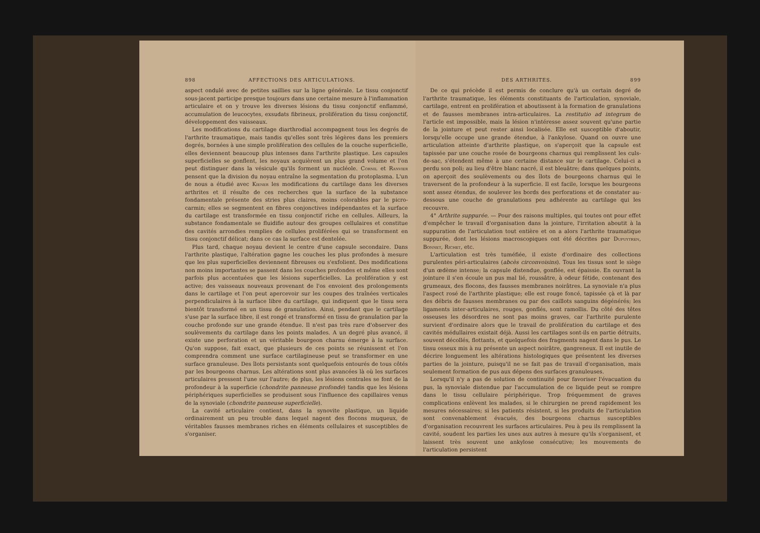898 AFFECTIONS DES ARTICULATIONS.
aspect ondulé avec de petites saillies sur la ligne générale. Le tissu conjonctif sous-jacent participe presque toujours dans une certaine mesure à l'inflammation articulaire et on y trouve les diverses lésions du tissu conjonctif enflammé, accumulation de leucocytes, exsudats fibrineux, prolifération du tissu conjonctif, développement des vaisseaux.
Les modifications du cartilage diarthrodial accompagnent tous les degrés de l'arthrite traumatique, mais tandis qu'elles sont très légères dans les premiers degrés, bornées à une simple prolifération des cellules de la couche superficielle, elles deviennent beaucoup plus intenses dans l'arthrite plastique. Les capsules superficielles se gonflent, les noyaux acquièrent un plus grand volume et l'on peut distinguer dans la vésicule qu'ils forment un nucléole. Cornil et Ranvier pensent que la division du noyau entraîne la segmentation du protoplasma. L'un de nous a étudié avec Kiener les modifications du cartilage dans les diverses arthrites et il résulte de ces recherches que la surface de la substance fondamentale présente des stries plus claires, moins colorables par le picro-carmin; elles se segmentent en fibres conjonctives indépendantes et la surface du cartilage est transformée en tissu conjonctif riche en cellules. Ailleurs, la substance fondamentale se fluidifie autour des groupes cellulaires et constitue des cavités arrondies remplies de cellules proliférées qui se transforment en tissu conjonctif délicat; dans ce cas la surface est dentelée.
Plus tard, chaque noyau devient le centre d'une capsule secondaire. Dans l'arthrite plastique, l'altération gagne les couches les plus profondes à mesure que les plus superficielles deviennent fibreuses ou s'exfolient. Des modifications non moins importantes se passent dans les couches profondes et même elles sont parfois plus accentuées que les lésions superficielles. La prolifération y est active; des vaisseaux nouveaux provenant de l'os envoient des prolongements dans le cartilage et l'on peut apercevoir sur les coupes des traînées verticales perpendiculaires à la surface libre du cartilage, qui indiquent que le tissu sera bientôt transformé en un tissu de granulation. Ainsi, pendant que le cartilage s'use par la surface libre, il est rongé et transformé en tissu de granulation par la couche profonde sur une grande étendue. Il n'est pas très rare d'observer des soulèvements du cartilage dans les points malades. A un degré plus avancé, il existe une perforation et un véritable bourgeon charnu émerge à la surface. Qu'on suppose, fait exact, que plusieurs de ces points se réunissent et l'on comprendra comment une surface cartilagineuse peut se transformer en une surface granuleuse. Des îlots persistants sont quelquefois entourés de tous côtés par les bourgeons charnus. Les altérations sont plus avancées là où les surfaces articulaires pressent l'une sur l'autre; de plus, les lésions centrales se font de la profondeur à la superficie (chondrite panneuse profonde) tandis que les lésions périphériques superficielles se produisent sous l'influence des capillaires venus de la synoviale (chondrite panneuse superficielle).
La cavité articulaire contient, dans la synovite plastique, un liquide ordinairement un peu trouble dans lequel nagent des flocons muqueux, de véritables fausses membranes riches en éléments cellulaires et susceptibles de s'organiser.
DES ARTHRITES. 899
De ce qui précède il est permis de conclure qu'à un certain degré de l'arthrite traumatique, les éléments constituants de l'articulation, synoviale, cartilage, entrent en prolifération et aboutissent à la formation de granulations et de fausses membranes intra-articulaires. La restitutio ad integrum de l'article est impossible, mais la lésion n'intéresse assez souvent qu'une partie de la jointure et peut rester ainsi localisée. Elle est susceptible d'aboutir, lorsqu'elle occupe une grande étendue, à l'ankylose. Quand on ouvre une articulation atteinte d'arthrite plastique, on s'aperçoit que la capsule est tapissée par une couche rosée de bourgeons charnus qui remplissent les culs-de-sac, s'étendent même à une certaine distance sur le cartilage. Celui-ci a perdu son poli; au lieu d'être blanc nacré, il est bleuâtre; dans quelques points, on aperçoit des soulèvements ou des îlots de bourgeons charnus qui le traversent de la profondeur à la superficie. Il est facile, lorsque les bourgeons sont assez étendus, de soulever les bords des perforations et de constater au-dessous une couche de granulations peu adhérente au cartilage qui les recouvre.
4° Arthrite suppurée. — Pour des raisons multiples, qui toutes ont pour effet d'empêcher le travail d'organisation dans la jointure, l'irritation aboutit à la suppuration de l'articulation tout entière et on a alors l'arthrite traumatique suppurée, dont les lésions macroscopiques ont été décrites par Dupuytren, Bonnet, Richet, etc.
L'articulation est très tuméfiée, il existe d'ordinaire des collections purulentes péri-articulaires (abcès circonvoisins). Tous les tissus sont le siège d'un œdème intense; la capsule distendue, gonflée, est épaissie. En ouvrant la jointure il s'en écoule un pus mal lié, roussâtre, à odeur fétide, contenant des grumeaux, des flocons, des fausses membranes noirâtres. La synoviale n'a plus l'aspect rosé de l'arthrite plastique; elle est rouge foncé, tapissée çà et là par des débris de fausses membranes ou par des caillots sanguins dégénérés; les ligaments inter-articulaires, rouges, gonflés, sont ramollis. Du côté des têtes osseuses les désordres ne sont pas moins graves, car l'arthrite purulente survient d'ordinaire alors que le travail de prolifération du cartilage et des cavités médullaires existait déjà. Aussi les cartilages sont-ils en partie détruits, souvent décollés, flottants, et quelquefois des fragments nagent dans le pus. Le tissu osseux mis à nu présente un aspect noirâtre, gangreneux. Il est inutile de décrire longuement les altérations histologiques que présentent les diverses parties de la jointure, puisqu'il ne se fait pas de travail d'organisation, mais seulement formation de pus aux dépens des surfaces granuleuses.
Lorsqu'il n'y a pas de solution de continuité pour favoriser l'évacuation du pus, la synoviale distendue par l'accumulation de ce liquide peut se rompre dans le tissu cellulaire périphérique. Trop fréquemment de graves complications enlèvent les malades, si le chirurgien ne prend rapidement les mesures nécessaires; si les patients résistent, si les produits de l'articulation sont convenablement évacués, des bourgeons charnus susceptibles d'organisation recouvrent les surfaces articulaires. Peu à peu ils remplissent la cavité, soudent les parties les unes aux autres à mesure qu'ils s'organisent, et laissent très souvent une ankylose consécutive; les mouvements de l'articulation persistent